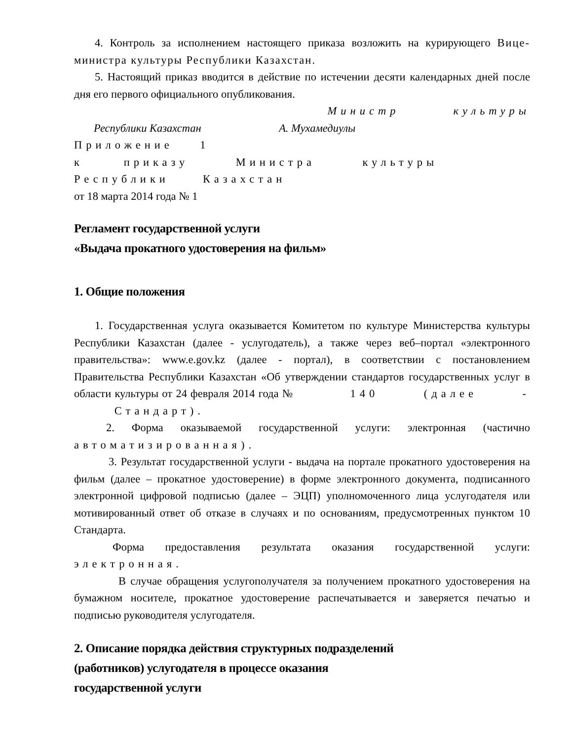4. Контроль за исполнением настоящего приказа возложить на курирующего Вице-министра культуры Республики Казахстан.
5. Настоящий приказ вводится в действие по истечении десяти календарных дней после дня его первого официального опубликования.
Министр культуры
Республики Казахстан А. Мухамедиулы
Приложение 1
к приказу Министра культуры
Республики Казахстан
от 18 марта 2014 года № 1
Регламент государственной услуги
«Выдача прокатного удостоверения на фильм»
1. Общие положения
1. Государственная услуга оказывается Комитетом по культуре Министерства культуры Республики Казахстан (далее - услугодатель), а также через веб–портал «электронного правительства»: www.e.gov.kz (далее - портал), в соответствии с постановлением Правительства Республики Казахстан «Об утверждении стандартов государственных услуг в области культуры от 24 февраля 2014 года № 140 (далее - Стандарт).
2. Форма оказываемой государственной услуги: электронная (частично автоматизированная).
3. Результат государственной услуги - выдача на портале прокатного удостоверения на фильм (далее – прокатное удостоверение) в форме электронного документа, подписанного электронной цифровой подписью (далее – ЭЦП) уполномоченного лица услугодателя или мотивированный ответ об отказе в случаях и по основаниям, предусмотренных пунктом 10 Стандарта.
Форма предоставления результата оказания государственной услуги: электронная.
В случае обращения услугополучателя за получением прокатного удостоверения на бумажном носителе, прокатное удостоверение распечатывается и заверяется печатью и подписью руководителя услугодателя.
2. Описание порядка действия структурных подразделений
(работников) услугодателя в процессе оказания
государственной услуги